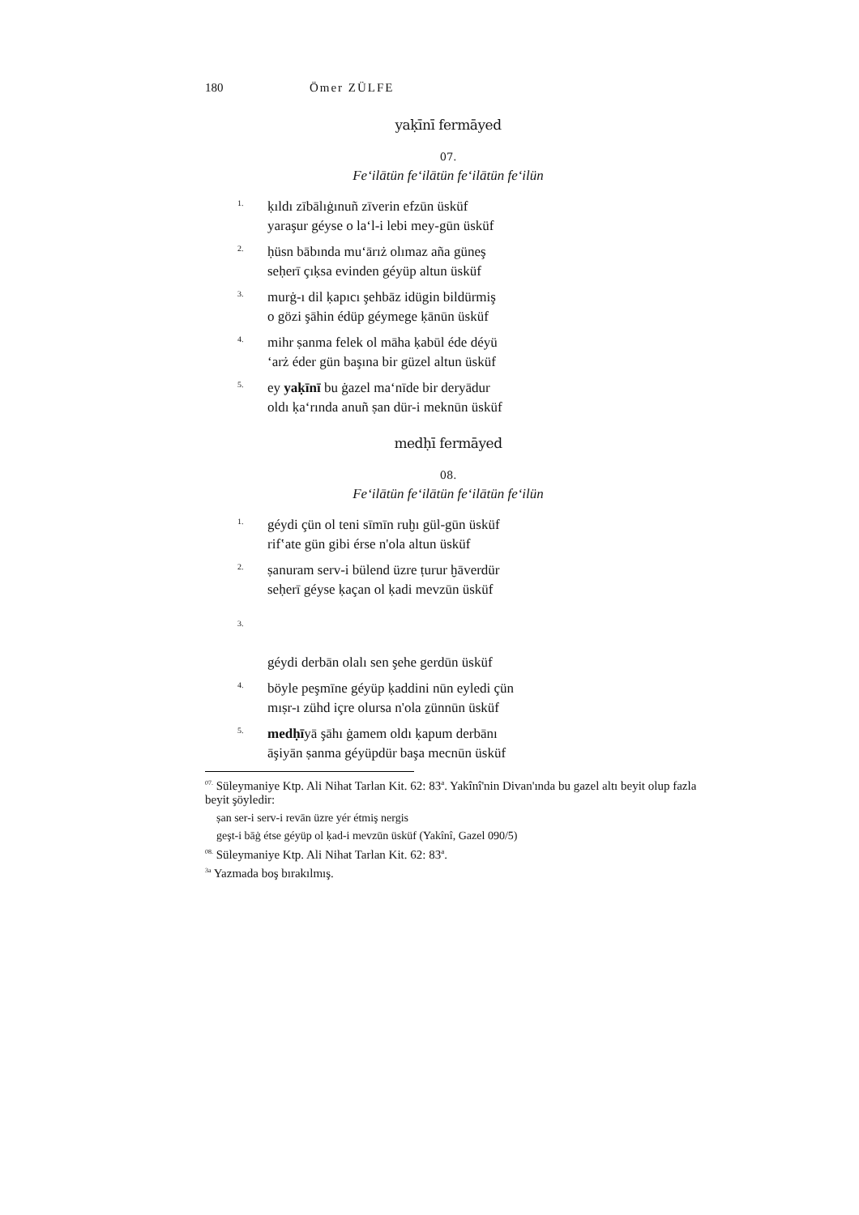180 Ömer ZÜLFE
yaḳīnī fermāyed
07.
Fe‘ilātün fe‘ilātün fe‘ilātün fe‘ilün
1. ḳıldı zībālıġınuñ zīverin efzūn üsküf
yaraşur géyse o la‘l-i lebi mey-gūn üsküf
2. ḥüsn bābında mu‘ārıż olımaz aña güneş
seḥerī çıḳsa evinden géyüp altun üsküf
3. murġ-ı dil ḳapıcı şehbāz idügin bildürmiş
o gözi şāhin édüp géymege ḳānūn üsküf
4. mihr ṣanma felek ol māha ḳabūl éde déyü
‘arż éder gün başına bir güzel altun üsküf
5. ey yaḳīnī bu ġazel ma‘nīde bir deryādur
oldı ḳa‘rında anuñ ṣan dür-i meknūn üsküf
medḥī fermāyed
08.
Fe‘ilātün fe‘ilātün fe‘ilātün fe‘ilün
1. géydi çün ol teni sīmīn ruḫı gül-gūn üsküf
rif‛ate gün gibi érse n'ola altun üsküf
2. ṣanuram serv-i bülend üzre ṭurur ḫāverdür
seḥerī géyse ḳaçan ol ḳadi mevzūn üsküf
3.
géydi derbān olalı sen şehe gerdūn üsküf
4. böyle peşmīne géyüp ḳaddini nūn eyledi çün
mıṣr-ı zühd içre olursa n'ola ẕünnūn üsküf
5. medḥīyā şāhı ġamem oldı ḳapum derbānı
āşiyān ṣanma géyüpdür başa mecnūn üsküf
<sup>07.</sup> Süleymaniye Ktp. Ali Nihat Tarlan Kit. 62: 83<sup>a</sup>. Yakînî'nin Divan'ında bu gazel altı beyit olup fazla beyit şöyledir:
ṣan ser-i serv-i revān üzre yér étmiş nergis
geşt-i bāġ étse géyüp ol ḳad-i mevzūn üsküf (Yakînî, Gazel 090/5)
<sup>08.</sup> Süleymaniye Ktp. Ali Nihat Tarlan Kit. 62: 83<sup>a</sup>.
<sup>3a</sup> Yazmada boş bırakılmış.